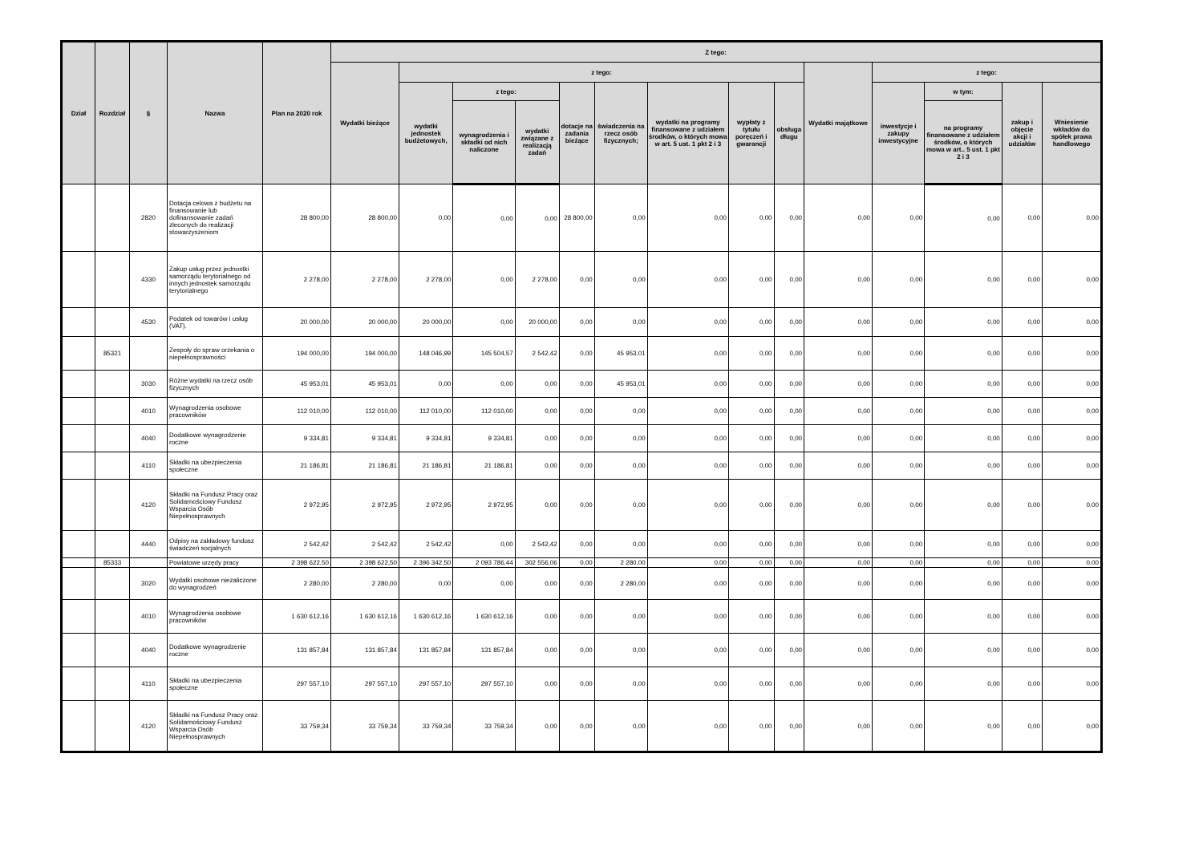| Dział | Rozdział | § | Nazwa | Plan na 2020 rok | Z tego: | | | | | | | | | | | | | |
| --- | --- | --- | --- | --- | --- | --- | --- | --- | --- | --- | --- | --- | --- | --- | --- | --- | --- | --- |
| | | | | | Wydatki bieżące | z tego: | | | | | | | | Wydatki majątkowe | z tego: | | | |
| | | | | | | wydatki jednostek budżetowych, | z tego: | | dotacje na zadania bieżące | świadczenia na rzecz osób fizycznych; | wydatki na programy finansowane z udziałem środków, o których mowa w art. 5 ust. 1 pkt 2 i 3 | wypłaty z tytułu poręczeń i gwarancji | obsługa długu | | inwestycje i zakupy inwestycyjne | w tym: | zakup i objęcie akcji i udziałów | Wniesienie wkładów do spółek prawa handlowego |
| | | | | | | | wynagrodzenia i składki od nich naliczone | wydatki związane z realizacją zadań | | | | | | | | na programy finansowane z udziałem środków, o których mowa w art.. 5 ust. 1 pkt 2 i 3 | | |
| | | 2820 | Dotacja celowa z budżetu na finansowanie lub dofinansowanie zadań zleconych do realizacji stowarzyszeniom | 28 800,00 | 28 800,00 | 0,00 | 0,00 | 0,00 | 28 800,00 | 0,00 | 0,00 | 0,00 | 0,00 | 0,00 | 0,00 | 0,00 | 0,00 | 0,00 |
| | | 4330 | Zakup usług przez jednostki samorządu terytorialnego od innych jednostek samorządu terytorialnego | 2 278,00 | 2 278,00 | 2 278,00 | 0,00 | 2 278,00 | 0,00 | 0,00 | 0,00 | 0,00 | 0,00 | 0,00 | 0,00 | 0,00 | 0,00 | 0,00 |
| | | 4530 | Podatek od towarów i usług (VAT). | 20 000,00 | 20 000,00 | 20 000,00 | 0,00 | 20 000,00 | 0,00 | 0,00 | 0,00 | 0,00 | 0,00 | 0,00 | 0,00 | 0,00 | 0,00 | 0,00 |
| | 85321 | | Zespoły do spraw orzekania o niepełnosprawności | 194 000,00 | 194 000,00 | 148 046,99 | 145 504,57 | 2 542,42 | 0,00 | 45 953,01 | 0,00 | 0,00 | 0,00 | 0,00 | 0,00 | 0,00 | 0,00 | 0,00 |
| | | 3030 | Różne wydatki na rzecz osób fizycznych | 45 953,01 | 45 953,01 | 0,00 | 0,00 | 0,00 | 0,00 | 45 953,01 | 0,00 | 0,00 | 0,00 | 0,00 | 0,00 | 0,00 | 0,00 | 0,00 |
| | | 4010 | Wynagrodzenia osobowe pracowników | 112 010,00 | 112 010,00 | 112 010,00 | 112 010,00 | 0,00 | 0,00 | 0,00 | 0,00 | 0,00 | 0,00 | 0,00 | 0,00 | 0,00 | 0,00 | 0,00 |
| | | 4040 | Dodatkowe wynagrodzenie roczne | 9 334,81 | 9 334,81 | 9 334,81 | 9 334,81 | 0,00 | 0,00 | 0,00 | 0,00 | 0,00 | 0,00 | 0,00 | 0,00 | 0,00 | 0,00 | 0,00 |
| | | 4110 | Składki na ubezpieczenia społeczne | 21 186,81 | 21 186,81 | 21 186,81 | 21 186,81 | 0,00 | 0,00 | 0,00 | 0,00 | 0,00 | 0,00 | 0,00 | 0,00 | 0,00 | 0,00 | 0,00 |
| | | 4120 | Składki na Fundusz Pracy oraz Solidarnościowy Fundusz Wsparcia Osób Niepełnosprawnych | 2 972,95 | 2 972,95 | 2 972,95 | 2 972,95 | 0,00 | 0,00 | 0,00 | 0,00 | 0,00 | 0,00 | 0,00 | 0,00 | 0,00 | 0,00 | 0,00 |
| | | 4440 | Odpisy na zakładowy fundusz świadczeń socjalnych | 2 542,42 | 2 542,42 | 2 542,42 | 0,00 | 2 542,42 | 0,00 | 0,00 | 0,00 | 0,00 | 0,00 | 0,00 | 0,00 | 0,00 | 0,00 | 0,00 |
| | 85333 | | Powiatowe urzędy pracy | 2 398 622,50 | 2 398 622,50 | 2 396 342,50 | 2 093 786,44 | 302 556,06 | 0,00 | 2 280,00 | 0,00 | 0,00 | 0,00 | 0,00 | 0,00 | 0,00 | 0,00 | 0,00 |
| | | 3020 | Wydatki osobowe niezaliczone do wynagrodzeń | 2 280,00 | 2 280,00 | 0,00 | 0,00 | 0,00 | 0,00 | 2 280,00 | 0,00 | 0,00 | 0,00 | 0,00 | 0,00 | 0,00 | 0,00 | 0,00 |
| | | 4010 | Wynagrodzenia osobowe pracowników | 1 630 612,16 | 1 630 612,16 | 1 630 612,16 | 1 630 612,16 | 0,00 | 0,00 | 0,00 | 0,00 | 0,00 | 0,00 | 0,00 | 0,00 | 0,00 | 0,00 | 0,00 |
| | | 4040 | Dodatkowe wynagrodzenie roczne | 131 857,84 | 131 857,84 | 131 857,84 | 131 857,84 | 0,00 | 0,00 | 0,00 | 0,00 | 0,00 | 0,00 | 0,00 | 0,00 | 0,00 | 0,00 | 0,00 |
| | | 4110 | Składki na ubezpieczenia społeczne | 297 557,10 | 297 557,10 | 297 557,10 | 297 557,10 | 0,00 | 0,00 | 0,00 | 0,00 | 0,00 | 0,00 | 0,00 | 0,00 | 0,00 | 0,00 | 0,00 |
| | | 4120 | Składki na Fundusz Pracy oraz Solidarnościowy Fundusz Wsparcia Osób Niepełnosprawnych | 33 759,34 | 33 759,34 | 33 759,34 | 33 759,34 | 0,00 | 0,00 | 0,00 | 0,00 | 0,00 | 0,00 | 0,00 | 0,00 | 0,00 | 0,00 | 0,00 |